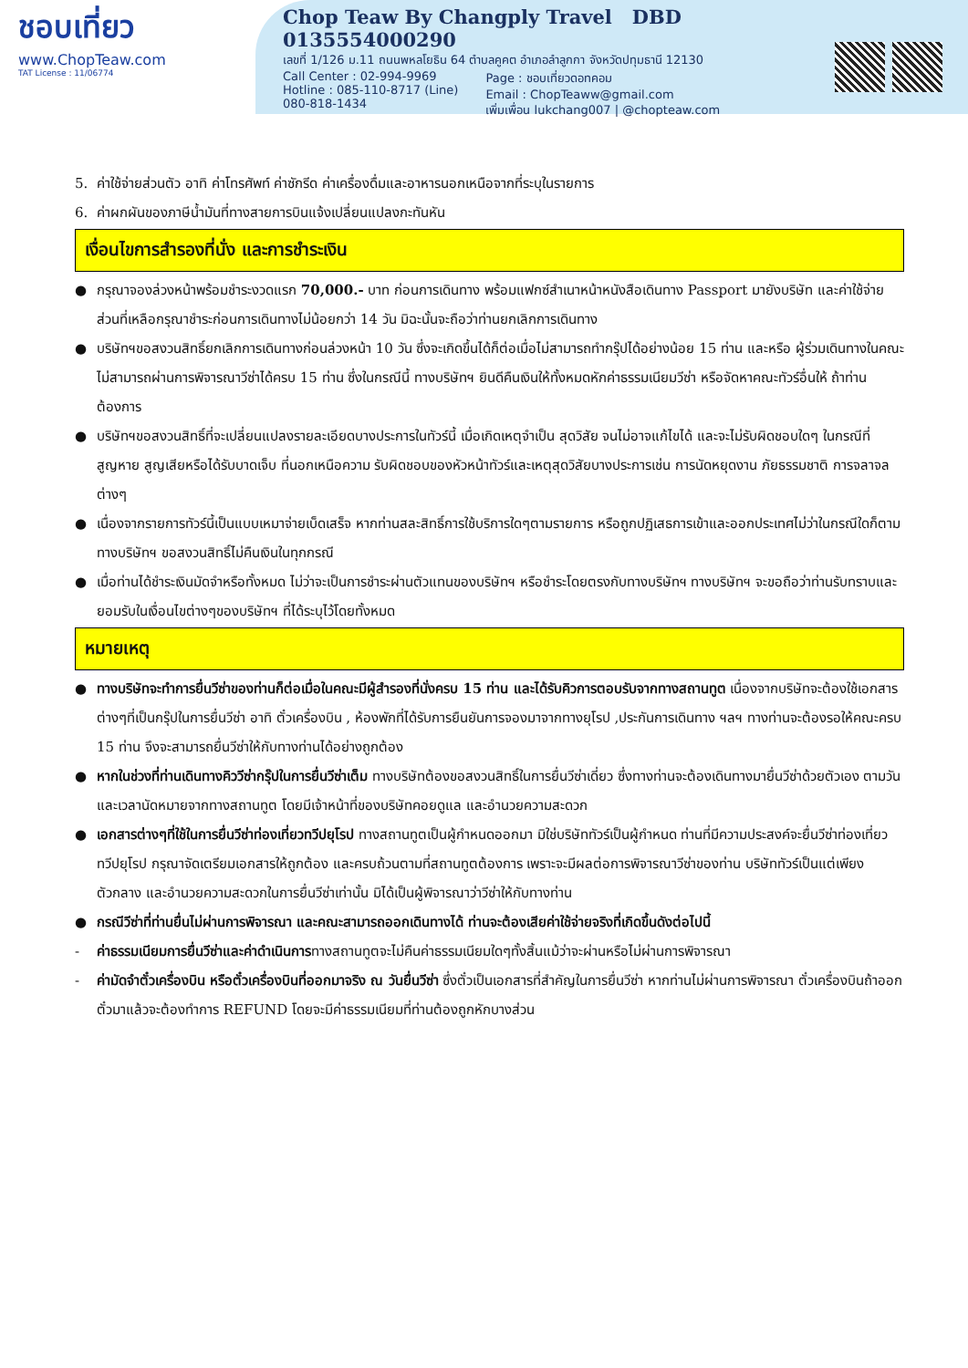ชอบเที่ยว
www.ChopTeaw.com
TAT License : 11/06774
Chop Teaw By Changply Travel DBD 0135554000290
เลขที่ 1/126 ม.11 ถนนพหลโยธิน 64 ตำบลคูคต อำเภอลำลูกกา จังหวัดปทุมธานี 12130
Call Center : 02-994-9969
Hotline : 085-110-8717 (Line)
080-818-1434
Page : ชอบเที่ยวดอทคอม
Email : ChopTeaww@gmail.com
เพิ่มเพื่อน lukchang007 | @chopteaw.com
5. ค่าใช้จ่ายส่วนตัว อาทิ ค่าโทรศัพท์ ค่าซักรีด ค่าเครื่องดื่มและอาหารนอกเหนือจากที่ระบุในรายการ
6. ค่าผกผันของภาษีน้ำมันที่ทางสายการบินแจ้งเปลี่ยนแปลงกะทันหัน
เงื่อนไขการสำรองที่นั่ง และการชำระเงิน
● กรุณาจองล่วงหน้าพร้อมชำระงวดแรก 70,000.- บาท ก่อนการเดินทาง พร้อมแฟกซ์สำเนาหน้าหนังสือเดินทาง Passport มายังบริษัท และค่าใช้จ่ายส่วนที่เหลือกรุณาชำระก่อนการเดินทางไม่น้อยกว่า 14 วัน มิฉะนั้นจะถือว่าท่านยกเลิกการเดินทาง
● บริษัทฯขอสงวนสิทธิ์ยกเลิกการเดินทางก่อนล่วงหน้า 10 วัน ซึ่งจะเกิดขึ้นได้ก็ต่อเมื่อไม่สามารถทำกรุ๊ปได้อย่างน้อย 15 ท่าน และหรือ ผู้ร่วมเดินทางในคณะไม่สามารถผ่านการพิจารณาวีซ่าได้ครบ 15 ท่าน ซึ่งในกรณีนี้ ทางบริษัทฯ ยินดีคืนเงินให้ทั้งหมดหักค่าธรรมเนียมวีซ่า หรือจัดหาคณะทัวร์อื่นให้ ถ้าท่านต้องการ
● บริษัทฯขอสงวนสิทธิ์ที่จะเปลี่ยนแปลงรายละเอียดบางประการในทัวร์นี้ เมื่อเกิดเหตุจำเป็น สุดวิสัย จนไม่อาจแก้ไขได้ และจะไม่รับผิดชอบใดๆ ในกรณีที่สูญหาย สูญเสียหรือได้รับบาดเจ็บ ที่นอกเหนือความ รับผิดชอบของหัวหน้าทัวร์และเหตุสุดวิสัยบางประการเช่น การนัดหยุดงาน ภัยธรรมชาติ การจลาจล ต่างๆ
● เนื่องจากรายการทัวร์นี้เป็นแบบเหมาจ่ายเบ็ดเสร็จ หากท่านสละสิทธิ์การใช้บริการใดๆตามรายการ หรือถูกปฏิเสธการเข้าและออกประเทศไม่ว่าในกรณีใดก็ตาม ทางบริษัทฯ ขอสงวนสิทธิ์ไม่คืนเงินในทุกกรณี
● เมื่อท่านได้ชำระเงินมัดจำหรือทั้งหมด ไม่ว่าจะเป็นการชำระผ่านตัวแทนของบริษัทฯ หรือชำระโดยตรงกับทางบริษัทฯ ทางบริษัทฯ จะขอถือว่าท่านรับทราบและยอมรับในเงื่อนไขต่างๆของบริษัทฯ ที่ได้ระบุไว้โดยทั้งหมด
หมายเหตุ
● ทางบริษัทจะทำการยื่นวีซ่าของท่านก็ต่อเมื่อในคณะมีผู้สำรองที่นั่งครบ 15 ท่าน และได้รับคิวการตอบรับจากทางสถานทูต เนื่องจากบริษัทจะต้องใช้เอกสารต่างๆที่เป็นกรุ๊ปในการยื่นวีซ่า อาทิ ตั๋วเครื่องบิน , ห้องพักที่ได้รับการยืนยันการจองมาจากทางยุโรป ,ประกันการเดินทาง ฯลฯ ทางท่านจะต้องรอให้คณะครบ 15 ท่าน จึงจะสามารถยื่นวีซ่าให้กับทางท่านได้อย่างถูกต้อง
● หากในช่วงที่ท่านเดินทางคิววีซ่ากรุ๊ปในการยื่นวีซ่าเต็ม ทางบริษัทต้องขอสงวนสิทธิ์ในการยื่นวีซ่าเดี่ยว ซึ่งทางท่านจะต้องเดินทางมายื่นวีซ่าด้วยตัวเอง ตามวัน และเวลานัดหมายจากทางสถานทูต โดยมีเจ้าหน้าที่ของบริษัทคอยดูแล และอำนวยความสะดวก
● เอกสารต่างๆที่ใช้ในการยื่นวีซ่าท่องเที่ยวทวีปยุโรป ทางสถานทูตเป็นผู้กำหนดออกมา มิใช่บริษัททัวร์เป็นผู้กำหนด ท่านที่มีความประสงค์จะยื่นวีซ่าท่องเที่ยวทวีปยุโรป กรุณาจัดเตรียมเอกสารให้ถูกต้อง และครบถ้วนตามที่สถานทูตต้องการ เพราะจะมีผลต่อการพิจารณาวีซ่าของท่าน บริษัททัวร์เป็นแต่เพียงตัวกลาง และอำนวยความสะดวกในการยื่นวีซ่าเท่านั้น มิได้เป็นผู้พิจารณาว่าวีซ่าให้กับทางท่าน
● กรณีวีซ่าที่ท่านยื่นไม่ผ่านการพิจารณา และคณะสามารถออกเดินทางได้ ท่านจะต้องเสียค่าใช้จ่ายจริงที่เกิดขึ้นดังต่อไปนี้
- ค่าธรรมเนียมการยื่นวีซ่าและค่าดำเนินการทางสถานทูตจะไม่คืนค่าธรรมเนียมใดๆทั้งสิ้นแม้ว่าจะผ่านหรือไม่ผ่านการพิจารณา
- ค่ามัดจำตั๋วเครื่องบิน หรือตั๋วเครื่องบินที่ออกมาจริง ณ วันยื่นวีซ่า ซึ่งตั๋วเป็นเอกสารที่สำคัญในการยื่นวีซ่า หากท่านไม่ผ่านการพิจารณา ตั๋วเครื่องบินถ้าออกตั๋วมาแล้วจะต้องทำการ REFUND โดยจะมีค่าธรรมเนียมที่ท่านต้องถูกหักบางส่วน